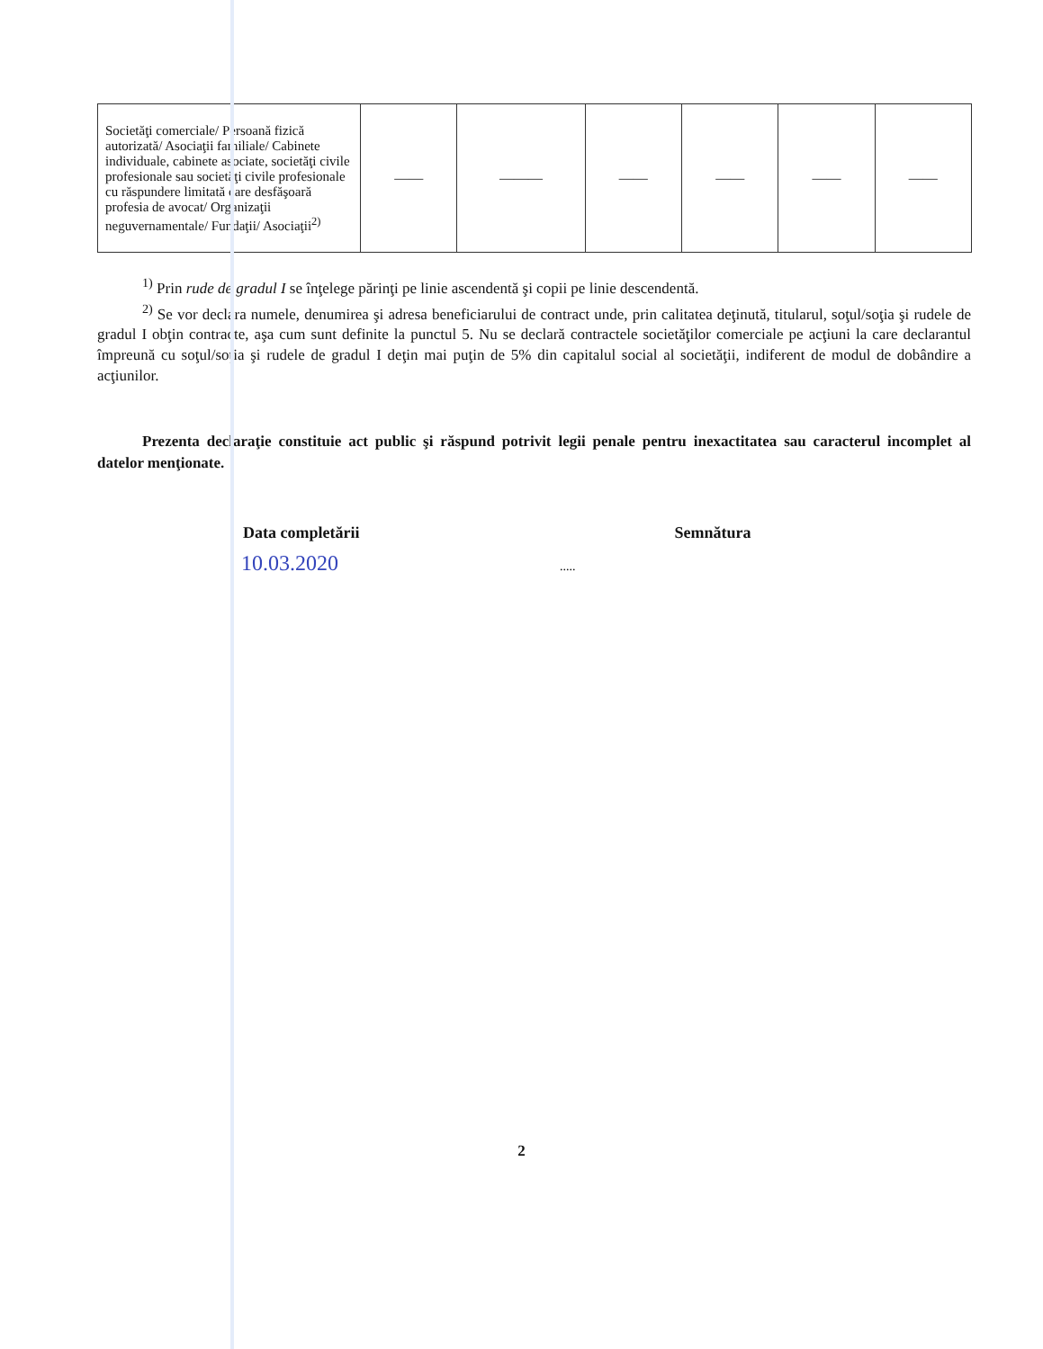| Societăţi comerciale/ Persoană fizică autorizată/ Asociaţii familiale/ Cabinete individuale, cabinete asociate, societăţi civile profesionale sau societăţi civile profesionale cu răspundere limitată care desfăşoară profesia de avocat/ Organizaţii neguvernamentale/ Fundaţii/ Asociaţii<sup>2)</sup> | —— | ——— | —— | —— | —— | —— |
<sup>1)</sup> Prin rude de gradul I se înţelege părinţi pe linie ascendentă şi copii pe linie descendentă.
<sup>2)</sup> Se vor declara numele, denumirea şi adresa beneficiarului de contract unde, prin calitatea deţinută, titularul, soţul/soţia şi rudele de gradul I obţin contracte, aşa cum sunt definite la punctul 5. Nu se declară contractele societăţilor comerciale pe acţiuni la care declarantul împreună cu soţul/soţia şi rudele de gradul I deţin mai puţin de 5% din capitalul social al societăţii, indiferent de modul de dobândire a acţiunilor.
Prezenta declaraţie constituie act public şi răspund potrivit legii penale pentru inexactitatea sau caracterul incomplet al datelor menţionate.
Data completării Semnătura
10.03.2020 .....
2